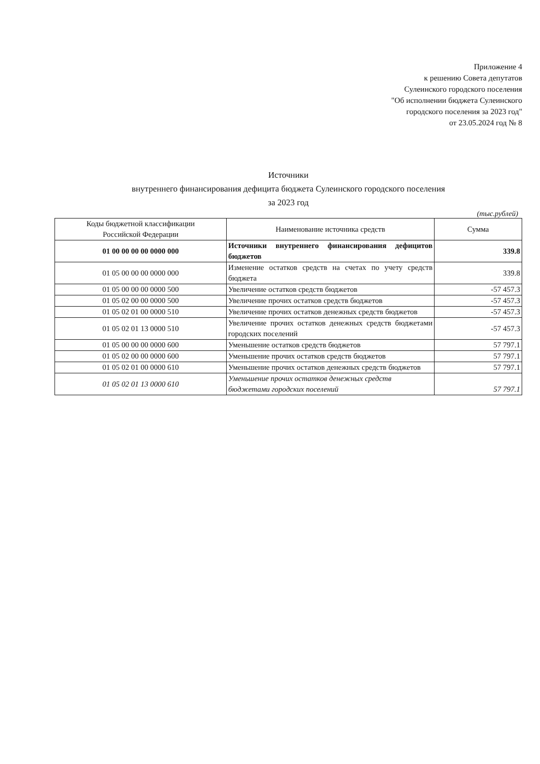Приложение 4
к решению Совета депутатов
Сулеинского городского поселения
"Об исполнении бюджета Сулеинского
городского поселения за 2023 год"
от 23.05.2024 год № 8
Источники
внутреннего финансирования дефицита бюджета Сулеинского городского поселения
за 2023 год
(тыс.рублей)
| Коды бюджетной классификации Российской Федерации | Наименование источника средств | Сумма |
| --- | --- | --- |
| 01 00 00 00 00 0000 000 | Источники внутреннего финансирования дефицитов бюджетов | 339.8 |
| 01 05 00 00 00 0000 000 | Изменение остатков средств на счетах по учету средств бюджета | 339.8 |
| 01 05 00 00 00 0000 500 | Увеличение остатков средств бюджетов | -57 457.3 |
| 01 05 02 00 00 0000 500 | Увеличение прочих остатков средств бюджетов | -57 457.3 |
| 01 05 02 01 00 0000 510 | Увеличение прочих остатков денежных средств бюджетов | -57 457.3 |
| 01 05 02 01 13 0000 510 | Увеличение прочих остатков денежных средств бюджетами городских поселений | -57 457.3 |
| 01 05 00 00 00 0000 600 | Уменьшение остатков средств бюджетов | 57 797.1 |
| 01 05 02 00 00 0000 600 | Уменьшение прочих остатков средств бюджетов | 57 797.1 |
| 01 05 02 01 00 0000 610 | Уменьшение прочих остатков денежных средств бюджетов | 57 797.1 |
| 01 05 02 01 13 0000 610 | Уменьшение прочих остатков денежных средств бюджетами городских поселений | 57 797.1 |